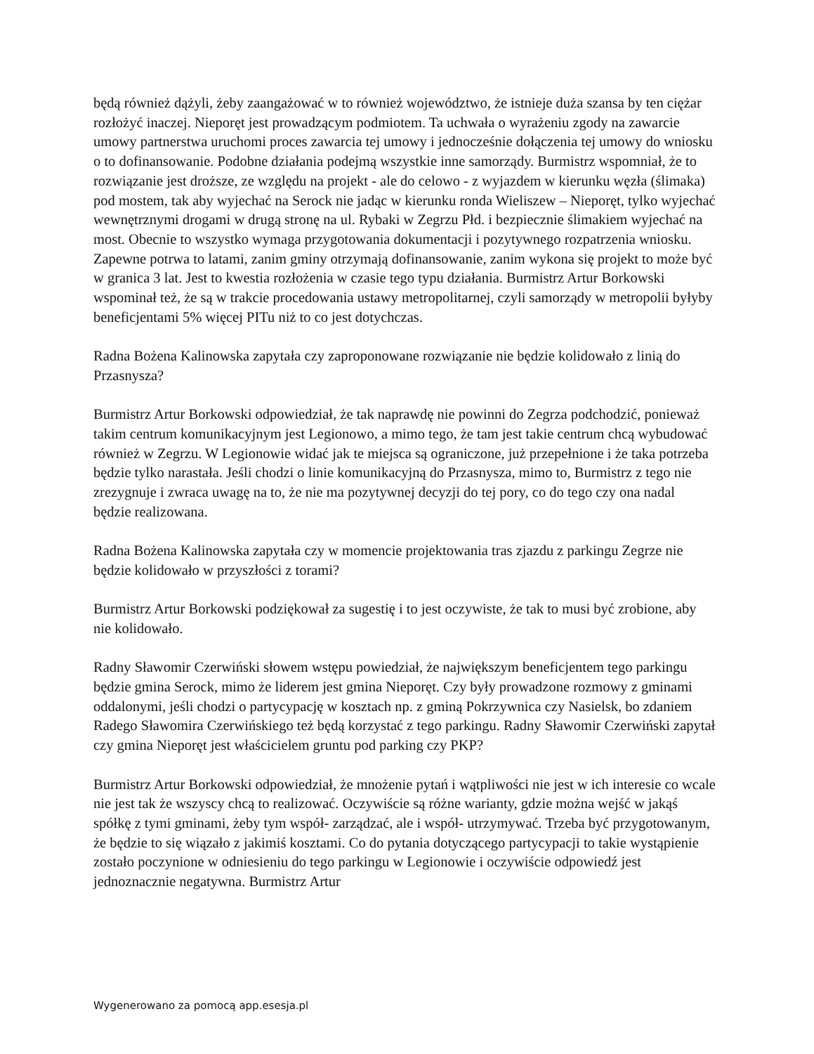będą również dążyli, żeby zaangażować w to również województwo, że istnieje duża szansa by ten ciężar rozłożyć inaczej. Nieporęt jest prowadzącym podmiotem. Ta uchwała o wyrażeniu zgody na zawarcie umowy partnerstwa uruchomi proces zawarcia tej umowy i jednocześnie dołączenia tej umowy do wniosku o to dofinansowanie. Podobne działania podejmą wszystkie inne samorządy. Burmistrz wspomniał, że to rozwiązanie jest droższe, ze względu na projekt - ale do celowo - z wyjazdem w kierunku węzła (ślimaka) pod mostem, tak aby wyjechać na Serock nie jadąc w kierunku ronda Wieliszew – Nieporęt, tylko wyjechać wewnętrznymi drogami w drugą stronę na ul. Rybaki w Zegrzu Płd. i bezpiecznie ślimakiem wyjechać na most. Obecnie to wszystko wymaga przygotowania dokumentacji i pozytywnego rozpatrzenia wniosku. Zapewne potrwa to latami, zanim gminy otrzymają dofinansowanie, zanim wykona się projekt to może być w granica 3 lat. Jest to kwestia rozłożenia w czasie tego typu działania. Burmistrz Artur Borkowski wspominał też, że są w trakcie procedowania ustawy metropolitarnej, czyli samorządy w metropolii byłyby beneficjentami 5% więcej PITu niż to co jest dotychczas.
Radna Bożena Kalinowska zapytała czy zaproponowane rozwiązanie nie będzie kolidowało z linią do Przasnysza?
Burmistrz Artur Borkowski odpowiedział, że tak naprawdę nie powinni do Zegrza podchodzić, ponieważ takim centrum komunikacyjnym jest Legionowo, a mimo tego, że tam jest takie centrum chcą wybudować również w Zegrzu. W Legionowie widać jak te miejsca są ograniczone, już przepełnione i że taka potrzeba będzie tylko narastała. Jeśli chodzi o linie komunikacyjną do Przasnysza, mimo to, Burmistrz z tego nie zrezygnuje i zwraca uwagę na to, że nie ma pozytywnej decyzji do tej pory, co do tego czy ona nadal będzie realizowana.
Radna Bożena Kalinowska zapytała czy w momencie projektowania tras zjazdu z parkingu Zegrze nie będzie kolidowało w przyszłości z torami?
Burmistrz Artur Borkowski podziękował za sugestię i to jest oczywiste, że tak to musi być zrobione, aby nie kolidowało.
Radny Sławomir Czerwiński słowem wstępu powiedział, że największym beneficjentem tego parkingu będzie gmina Serock, mimo że liderem jest gmina Nieporęt. Czy były prowadzone rozmowy z gminami oddalonymi, jeśli chodzi o partycypację w kosztach np. z gminą Pokrzywnica czy Nasielsk, bo zdaniem Radego Sławomira Czerwińskiego też będą korzystać z tego parkingu. Radny Sławomir Czerwiński zapytał czy gmina Nieporęt jest właścicielem gruntu pod parking czy PKP?
Burmistrz Artur Borkowski odpowiedział, że mnożenie pytań i wątpliwości nie jest w ich interesie co wcale nie jest tak że wszyscy chcą to realizować. Oczywiście są różne warianty, gdzie można wejść w jakąś spółkę z tymi gminami, żeby tym współ- zarządzać, ale i współ- utrzymywać. Trzeba być przygotowanym, że będzie to się wiązało z jakimiś kosztami. Co do pytania dotyczącego partycypacji to takie wystąpienie zostało poczynione w odniesieniu do tego parkingu w Legionowie i oczywiście odpowiedź jest jednoznacznie negatywna. Burmistrz Artur
Wygenerowano za pomocą app.esesja.pl